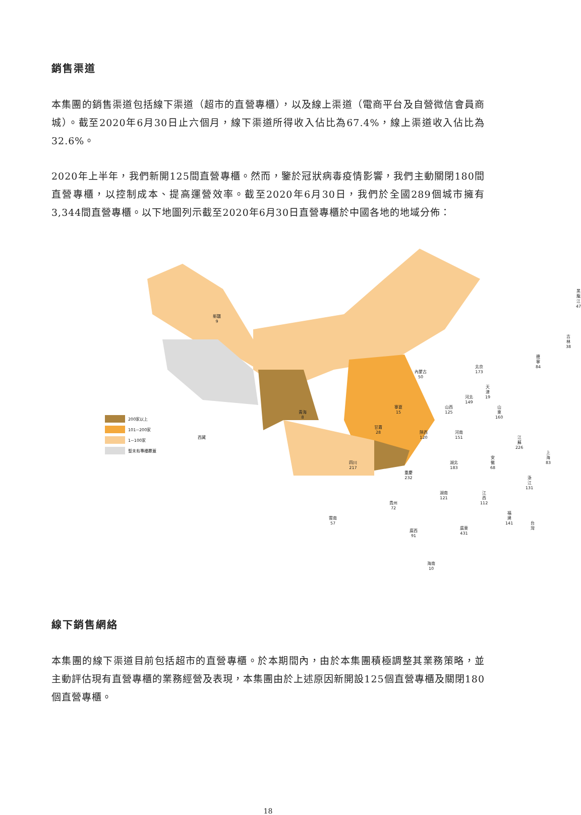銷售渠道
本集團的銷售渠道包括線下渠道（超市的直營專櫃），以及線上渠道（電商平台及自營微信會員商城）。截至2020年6月30日止六個月，線下渠道所得收入佔比為67.4%，線上渠道收入佔比為32.6%。
2020年上半年，我們新開125間直營專櫃。然而，鑒於冠狀病毒疫情影響，我們主動關閉180間直營專櫃，以控制成本、提高運營效率。截至2020年6月30日，我們於全國289個城市擁有3,344間直營專櫃。以下地圖列示截至2020年6月30日直營專櫃於中國各地的地域分佈：
新疆
9
西藏
青海
8
內蒙古
50
黑龍江
47
吉林
38
遼寧
84
北京
173
天津
19
河北
149
山西
125
山東
160
寧夏
15
甘肅
28
陝西
120
河南
151
江蘇
226
上海
83
安徽
68
四川
217
重慶
232
湖北
183
浙江
131
湖南
121
江西
112
貴州
72
雲南
57
福建
141
台灣
廣西
91
廣東
431
海南
10
200家以上
101~200家
1~100家
暫未有專櫃覆蓋
線下銷售網絡
本集團的線下渠道目前包括超市的直營專櫃。於本期間內，由於本集團積極調整其業務策略，並主動評估現有直營專櫃的業務經營及表現，本集團由於上述原因新開設125個直營專櫃及關閉180個直營專櫃。
18